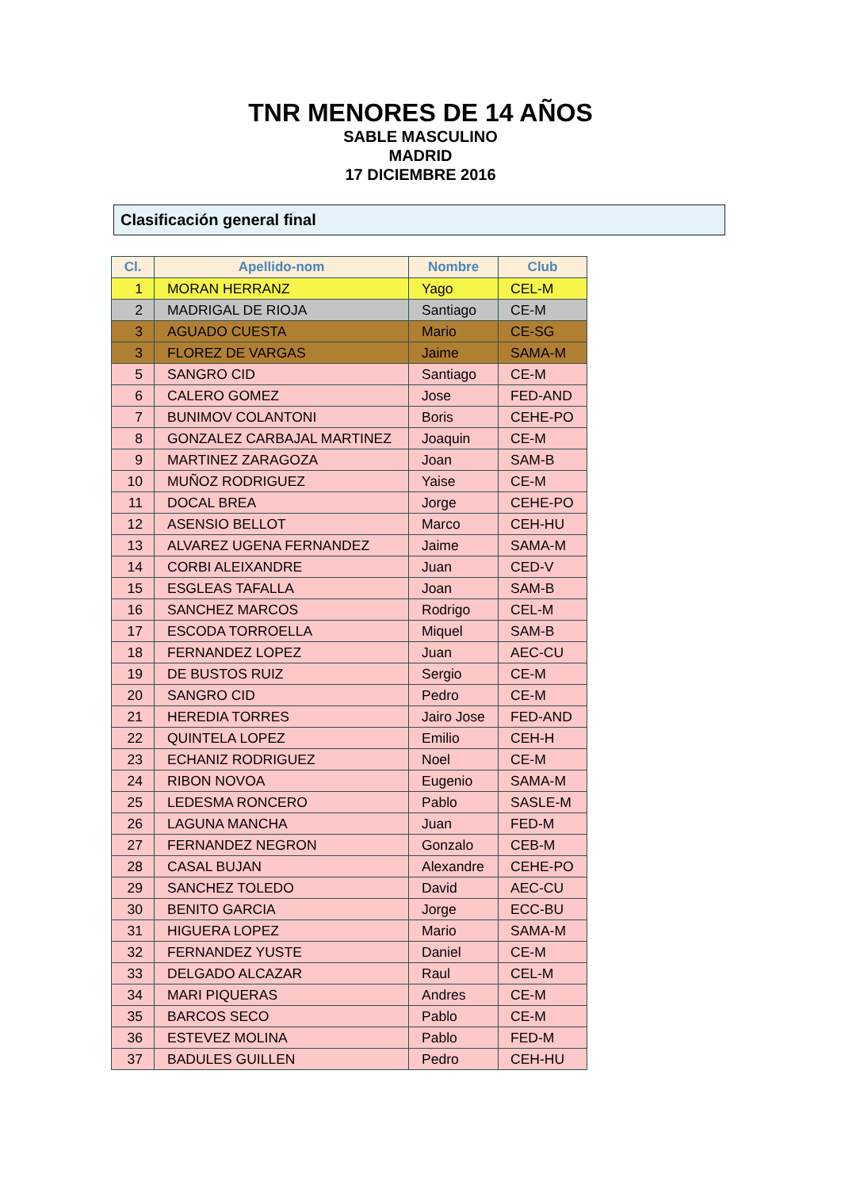TNR MENORES DE 14 AÑOS
SABLE MASCULINO
MADRID
17 DICIEMBRE 2016
Clasificación general final
| Cl. | Apellido-nom | Nombre | Club |
| --- | --- | --- | --- |
| 1 | MORAN HERRANZ | Yago | CEL-M |
| 2 | MADRIGAL DE RIOJA | Santiago | CE-M |
| 3 | AGUADO CUESTA | Mario | CE-SG |
| 3 | FLOREZ DE VARGAS | Jaime | SAMA-M |
| 5 | SANGRO CID | Santiago | CE-M |
| 6 | CALERO GOMEZ | Jose | FED-AND |
| 7 | BUNIMOV COLANTONI | Boris | CEHE-PO |
| 8 | GONZALEZ CARBAJAL MARTINEZ | Joaquin | CE-M |
| 9 | MARTINEZ ZARAGOZA | Joan | SAM-B |
| 10 | MUÑOZ RODRIGUEZ | Yaise | CE-M |
| 11 | DOCAL BREA | Jorge | CEHE-PO |
| 12 | ASENSIO BELLOT | Marco | CEH-HU |
| 13 | ALVAREZ UGENA FERNANDEZ | Jaime | SAMA-M |
| 14 | CORBI ALEIXANDRE | Juan | CED-V |
| 15 | ESGLEAS TAFALLA | Joan | SAM-B |
| 16 | SANCHEZ MARCOS | Rodrigo | CEL-M |
| 17 | ESCODA TORROELLA | Miquel | SAM-B |
| 18 | FERNANDEZ LOPEZ | Juan | AEC-CU |
| 19 | DE BUSTOS RUIZ | Sergio | CE-M |
| 20 | SANGRO CID | Pedro | CE-M |
| 21 | HEREDIA TORRES | Jairo Jose | FED-AND |
| 22 | QUINTELA LOPEZ | Emilio | CEH-H |
| 23 | ECHANIZ RODRIGUEZ | Noel | CE-M |
| 24 | RIBON NOVOA | Eugenio | SAMA-M |
| 25 | LEDESMA RONCERO | Pablo | SASLE-M |
| 26 | LAGUNA MANCHA | Juan | FED-M |
| 27 | FERNANDEZ NEGRON | Gonzalo | CEB-M |
| 28 | CASAL BUJAN | Alexandre | CEHE-PO |
| 29 | SANCHEZ TOLEDO | David | AEC-CU |
| 30 | BENITO GARCIA | Jorge | ECC-BU |
| 31 | HIGUERA LOPEZ | Mario | SAMA-M |
| 32 | FERNANDEZ YUSTE | Daniel | CE-M |
| 33 | DELGADO ALCAZAR | Raul | CEL-M |
| 34 | MARI PIQUERAS | Andres | CE-M |
| 35 | BARCOS SECO | Pablo | CE-M |
| 36 | ESTEVEZ MOLINA | Pablo | FED-M |
| 37 | BADULES GUILLEN | Pedro | CEH-HU |